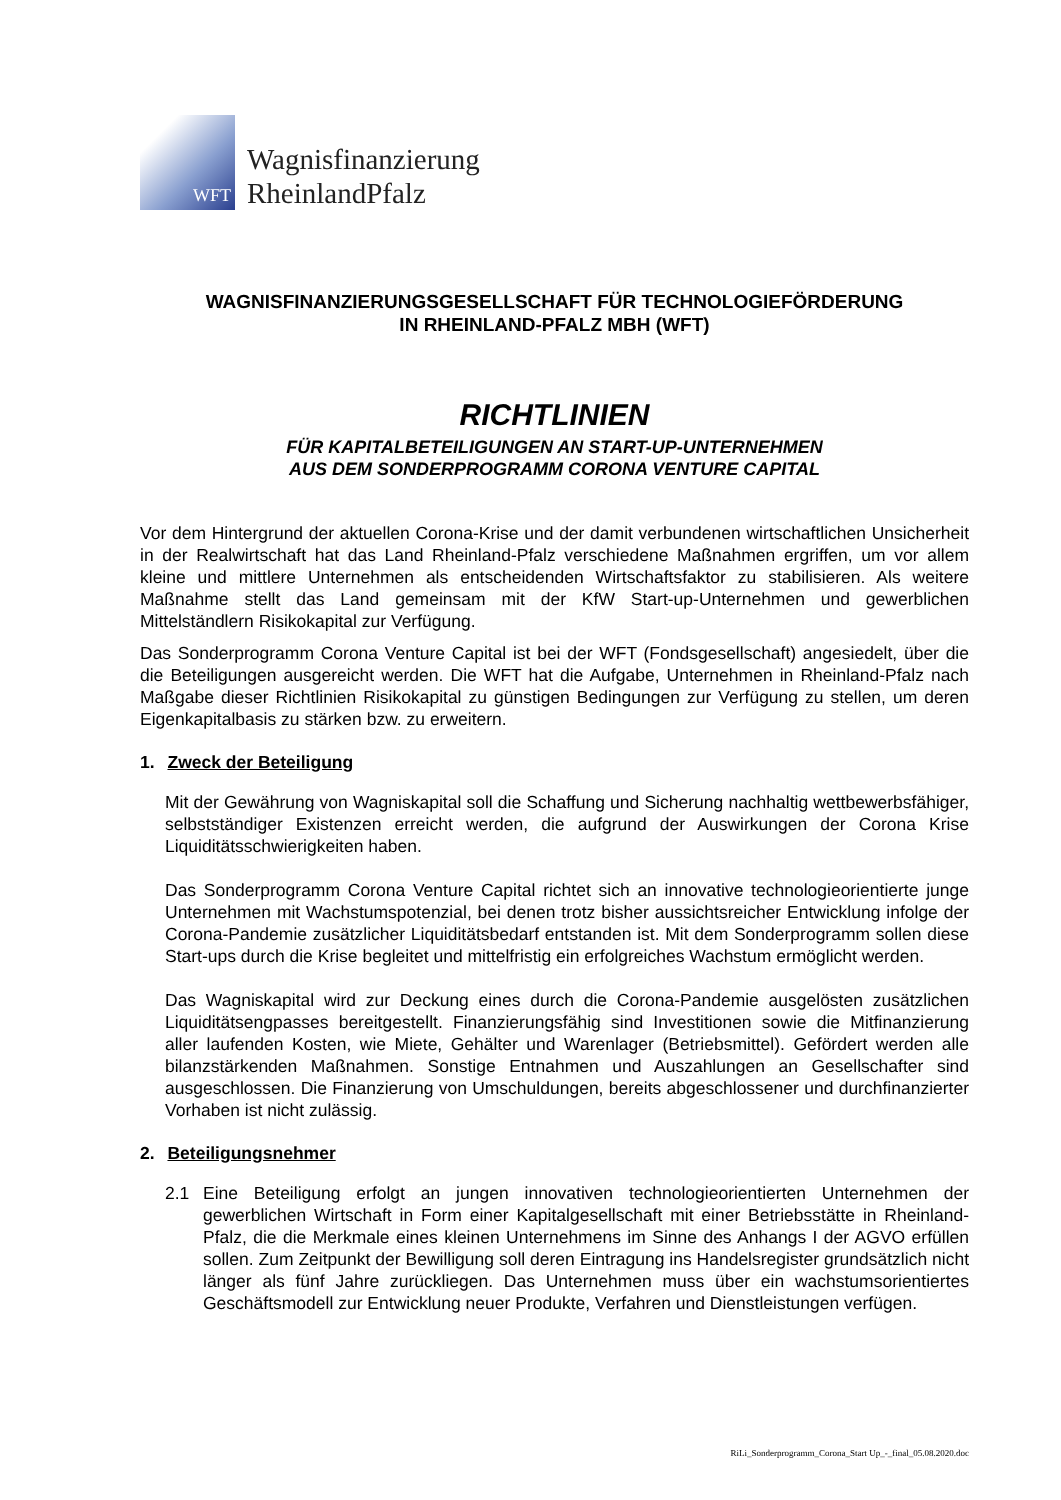WFT
Wagnisfinanzierung
RheinlandPfalz
WAGNISFINANZIERUNGSGESELLSCHAFT FÜR TECHNOLOGIEFÖRDERUNG
IN RHEINLAND-PFALZ MBH (WFT)
RICHTLINIEN
FÜR KAPITALBETEILIGUNGEN AN START-UP-UNTERNEHMEN
AUS DEM SONDERPROGRAMM CORONA VENTURE CAPITAL
Vor dem Hintergrund der aktuellen Corona-Krise und der damit verbundenen wirtschaftlichen Unsicherheit in der Realwirtschaft hat das Land Rheinland-Pfalz verschiedene Maßnahmen ergriffen, um vor allem kleine und mittlere Unternehmen als entscheidenden Wirtschaftsfaktor zu stabilisieren. Als weitere Maßnahme stellt das Land gemeinsam mit der KfW Start-up-Unternehmen und gewerblichen Mittelständlern Risikokapital zur Verfügung.
Das Sonderprogramm Corona Venture Capital ist bei der WFT (Fondsgesellschaft) angesiedelt, über die die Beteiligungen ausgereicht werden. Die WFT hat die Aufgabe, Unternehmen in Rheinland-Pfalz nach Maßgabe dieser Richtlinien Risikokapital zu günstigen Bedingungen zur Verfügung zu stellen, um deren Eigenkapitalbasis zu stärken bzw. zu erweitern.
1. Zweck der Beteiligung
Mit der Gewährung von Wagniskapital soll die Schaffung und Sicherung nachhaltig wettbewerbsfähiger, selbstständiger Existenzen erreicht werden, die aufgrund der Auswirkungen der Corona Krise Liquiditätsschwierigkeiten haben.
Das Sonderprogramm Corona Venture Capital richtet sich an innovative technologieorientierte junge Unternehmen mit Wachstumspotenzial, bei denen trotz bisher aussichtsreicher Entwicklung infolge der Corona-Pandemie zusätzlicher Liquiditätsbedarf entstanden ist. Mit dem Sonderprogramm sollen diese Start-ups durch die Krise begleitet und mittelfristig ein erfolgreiches Wachstum ermöglicht werden.
Das Wagniskapital wird zur Deckung eines durch die Corona-Pandemie ausgelösten zusätzlichen Liquiditätsengpasses bereitgestellt. Finanzierungsfähig sind Investitionen sowie die Mitfinanzierung aller laufenden Kosten, wie Miete, Gehälter und Warenlager (Betriebsmittel). Gefördert werden alle bilanzstärkenden Maßnahmen. Sonstige Entnahmen und Auszahlungen an Gesellschafter sind ausgeschlossen. Die Finanzierung von Umschuldungen, bereits abgeschlossener und durchfinanzierter Vorhaben ist nicht zulässig.
2. Beteiligungsnehmer
2.1 Eine Beteiligung erfolgt an jungen innovativen technologieorientierten Unternehmen der gewerblichen Wirtschaft in Form einer Kapitalgesellschaft mit einer Betriebsstätte in Rheinland-Pfalz, die die Merkmale eines kleinen Unternehmens im Sinne des Anhangs I der AGVO erfüllen sollen. Zum Zeitpunkt der Bewilligung soll deren Eintragung ins Handelsregister grundsätzlich nicht länger als fünf Jahre zurückliegen. Das Unternehmen muss über ein wachstumsorientiertes Geschäftsmodell zur Entwicklung neuer Produkte, Verfahren und Dienstleistungen verfügen.
RiLi_Sonderprogramm_Corona_Start Up_-_final_05.08.2020.doc